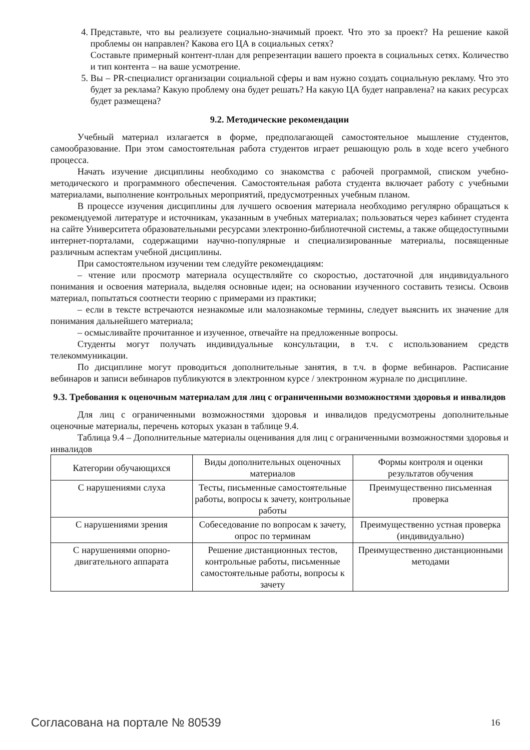4. Представьте, что вы реализуете социально-значимый проект. Что это за проект? На решение какой проблемы он направлен? Какова его ЦА в социальных сетях?
Составьте примерный контент-план для репрезентации вашего проекта в социальных сетях. Количество и тип контента – на ваше усмотрение.
5. Вы – PR-специалист организации социальной сферы и вам нужно создать социальную рекламу. Что это будет за реклама? Какую проблему она будет решать? На какую ЦА будет направлена? на каких ресурсах будет размещена?
9.2. Методические рекомендации
Учебный материал излагается в форме, предполагающей самостоятельное мышление студентов, самообразование. При этом самостоятельная работа студентов играет решающую роль в ходе всего учебного процесса.
Начать изучение дисциплины необходимо со знакомства с рабочей программой, списком учебно-методического и программного обеспечения. Самостоятельная работа студента включает работу с учебными материалами, выполнение контрольных мероприятий, предусмотренных учебным планом.
В процессе изучения дисциплины для лучшего освоения материала необходимо регулярно обращаться к рекомендуемой литературе и источникам, указанным в учебных материалах; пользоваться через кабинет студента на сайте Университета образовательными ресурсами электронно-библиотечной системы, а также общедоступными интернет-порталами, содержащими научно-популярные и специализированные материалы, посвященные различным аспектам учебной дисциплины.
При самостоятельном изучении тем следуйте рекомендациям:
– чтение или просмотр материала осуществляйте со скоростью, достаточной для индивидуального понимания и освоения материала, выделяя основные идеи; на основании изученного составить тезисы. Освоив материал, попытаться соотнести теорию с примерами из практики;
– если в тексте встречаются незнакомые или малознакомые термины, следует выяснить их значение для понимания дальнейшего материала;
– осмысливайте прочитанное и изученное, отвечайте на предложенные вопросы.
Студенты могут получать индивидуальные консультации, в т.ч. с использованием средств телекоммуникации.
По дисциплине могут проводиться дополнительные занятия, в т.ч. в форме вебинаров. Расписание вебинаров и записи вебинаров публикуются в электронном курсе / электронном журнале по дисциплине.
9.3. Требования к оценочным материалам для лиц с ограниченными возможностями здоровья и инвалидов
Для лиц с ограниченными возможностями здоровья и инвалидов предусмотрены дополнительные оценочные материалы, перечень которых указан в таблице 9.4.
Таблица 9.4 – Дополнительные материалы оценивания для лиц с ограниченными возможностями здоровья и инвалидов
| Категории обучающихся | Виды дополнительных оценочных материалов | Формы контроля и оценки результатов обучения |
| --- | --- | --- |
| С нарушениями слуха | Тесты, письменные самостоятельные работы, вопросы к зачету, контрольные работы | Преимущественно письменная проверка |
| С нарушениями зрения | Собеседование по вопросам к зачету, опрос по терминам | Преимущественно устная проверка (индивидуально) |
| С нарушениями опорно-двигательного аппарата | Решение дистанционных тестов, контрольные работы, письменные самостоятельные работы, вопросы к зачету | Преимущественно дистанционными методами |
Согласована на портале № 80539 16